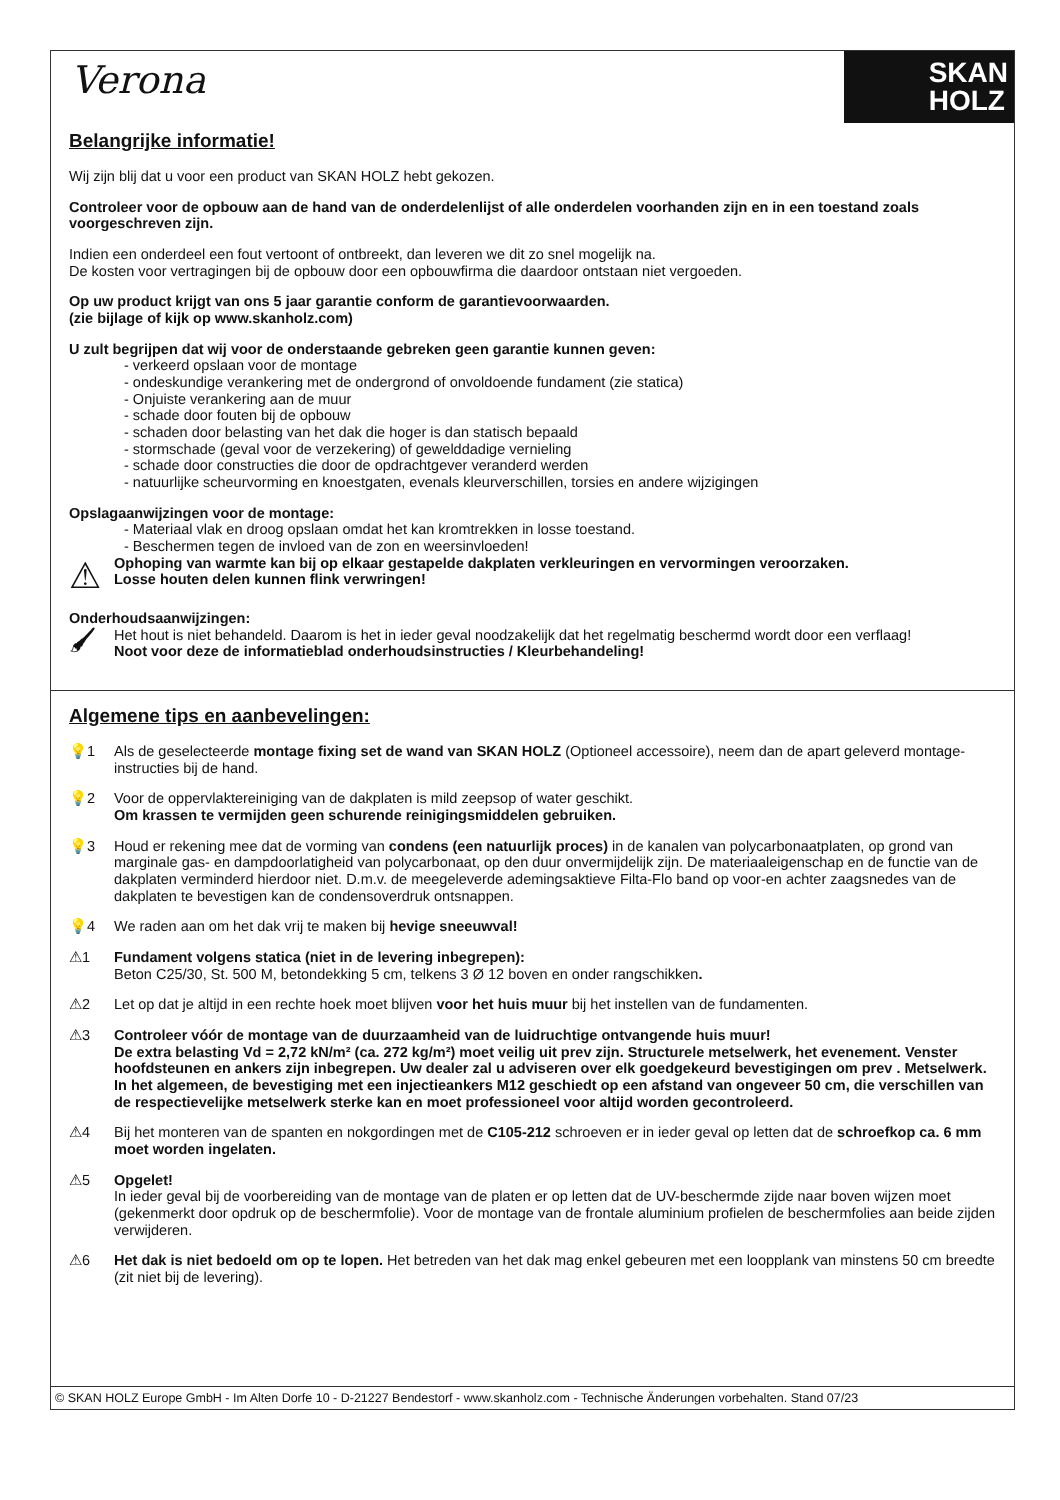Verona
SKAN
HOLZ
Belangrijke informatie!
Wij zijn blij dat u voor een product van SKAN HOLZ hebt gekozen.
Controleer voor de opbouw aan de hand van de onderdelenlijst of alle onderdelen voorhanden zijn en in een toestand zoals voorgeschreven zijn.
Indien een onderdeel een fout vertoont of ontbreekt, dan leveren we dit zo snel mogelijk na.
De kosten voor vertragingen bij de opbouw door een opbouwfirma die daardoor ontstaan niet vergoeden.
Op uw product krijgt van ons 5 jaar garantie conform de garantievoorwaarden.
(zie bijlage of kijk op www.skanholz.com)
U zult begrijpen dat wij voor de onderstaande gebreken geen garantie kunnen geven:
- verkeerd opslaan voor de montage
- ondeskundige verankering met de ondergrond of onvoldoende fundament (zie statica)
- Onjuiste verankering aan de muur
- schade door fouten bij de opbouw
- schaden door belasting van het dak die hoger is dan statisch bepaald
- stormschade (geval voor de verzekering) of gewelddadige vernieling
- schade door constructies die door de opdrachtgever veranderd werden
- natuurlijke scheurvorming en knoestgaten, evenals kleurverschillen, torsies en andere wijzigingen
Opslagaanwijzingen voor de montage:
- Materiaal vlak en droog opslaan omdat het kan kromtrekken in losse toestand.
- Beschermen tegen de invloed van de zon en weersinvloeden!
⚠
Ophoping van warmte kan bij op elkaar gestapelde dakplaten verkleuringen en vervormingen veroorzaken.
Losse houten delen kunnen flink verwringen!
Onderhoudsaanwijzingen:
🖌
Het hout is niet behandeld. Daarom is het in ieder geval noodzakelijk dat het regelmatig beschermd wordt door een verflaag!
Noot voor deze de informatieblad onderhoudsinstructies / Kleurbehandeling!
Algemene tips en aanbevelingen:
💡1 Als de geselecteerde montage fixing set de wand van SKAN HOLZ (Optioneel accessoire), neem dan de apart geleverd montage-instructies bij de hand.
💡2 Voor de oppervlaktereiniging van de dakplaten is mild zeepsop of water geschikt.
Om krassen te vermijden geen schurende reinigingsmiddelen gebruiken.
💡3 Houd er rekening mee dat de vorming van condens (een natuurlijk proces) in de kanalen van polycarbonaatplaten, op grond van marginale gas- en dampdoorlatigheid van polycarbonaat, op den duur onvermijdelijk zijn. De materiaaleigenschap en de functie van de dakplaten verminderd hierdoor niet. D.m.v. de meegeleverde ademingsaktieve Filta-Flo band op voor-en achter zaagsnedes van de dakplaten te bevestigen kan de condensoverdruk ontsnappen.
💡4 We raden aan om het dak vrij te maken bij hevige sneeuwval!
⚠1 Fundament volgens statica (niet in de levering inbegrepen):
Beton C25/30, St. 500 M, betondekking 5 cm, telkens 3 Ø 12 boven en onder rangschikken.
⚠2 Let op dat je altijd in een rechte hoek moet blijven voor het huis muur bij het instellen van de fundamenten.
⚠3 Controleer vóór de montage van de duurzaamheid van de luidruchtige ontvangende huis muur!
De extra belasting Vd = 2,72 kN/m² (ca. 272 kg/m²) moet veilig uit prev zijn. Structurele metselwerk, het evenement. Venster hoofdsteunen en ankers zijn inbegrepen. Uw dealer zal u adviseren over elk goedgekeurd bevestigingen om prev . Metselwerk. In het algemeen, de bevestiging met een injectieankers M12 geschiedt op een afstand van ongeveer 50 cm, die verschillen van de respectievelijke metselwerk sterke kan en moet professioneel voor altijd worden gecontroleerd.
⚠4 Bij het monteren van de spanten en nokgordingen met de C105-212 schroeven er in ieder geval op letten dat de schroefkop ca. 6 mm moet worden ingelaten.
⚠5 Opgelet!
In ieder geval bij de voorbereiding van de montage van de platen er op letten dat de UV-beschermde zijde naar boven wijzen moet (gekenmerkt door opdruk op de beschermfolie). Voor de montage van de frontale aluminium profielen de beschermfolies aan beide zijden verwijderen.
⚠6 Het dak is niet bedoeld om op te lopen. Het betreden van het dak mag enkel gebeuren met een loopplank van minstens 50 cm breedte (zit niet bij de levering).
© SKAN HOLZ Europe GmbH - Im Alten Dorfe 10 - D-21227 Bendestorf - www.skanholz.com - Technische Änderungen vorbehalten. Stand 07/23